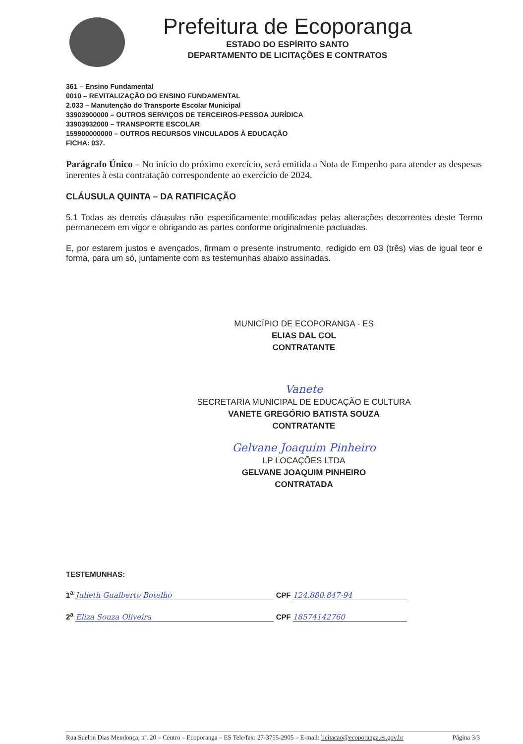Prefeitura de Ecoporanga
ESTADO DO ESPÍRITO SANTO
DEPARTAMENTO DE LICITAÇÕES E CONTRATOS
361 – Ensino Fundamental
0010 – REVITALIZAÇÃO DO ENSINO FUNDAMENTAL
2.033 – Manutenção do Transporte Escolar Municipal
33903900000 – OUTROS SERVIÇOS DE TERCEIROS-PESSOA JURÍDICA
33903932000 – TRANSPORTE ESCOLAR
159900000000 – OUTROS RECURSOS VINCULADOS À EDUCAÇÃO
FICHA: 037.
Parágrafo Único – No início do próximo exercício, será emitida a Nota de Empenho para atender as despesas inerentes à esta contratação correspondente ao exercício de 2024.
CLÁUSULA QUINTA – DA RATIFICAÇÃO
5.1 Todas as demais cláusulas não especificamente modificadas pelas alterações decorrentes deste Termo permanecem em vigor e obrigando as partes conforme originalmente pactuadas.
E, por estarem justos e avençados, firmam o presente instrumento, redigido em 03 (três) vias de igual teor e forma, para um só, juntamente com as testemunhas abaixo assinadas.
MUNICÍPIO DE ECOPORANGA - ES
ELIAS DAL COL
CONTRATANTE
Vanete
SECRETARIA MUNICIPAL DE EDUCAÇÃO E CULTURA
VANETE GREGÓRIO BATISTA SOUZA
CONTRATANTE
Gelvane Joaquim Pinheiro
LP LOCAÇÕES LTDA
GELVANE JOAQUIM PINHEIRO
CONTRATADA
TESTEMUNHAS:
1<sup>a</sup> Julieth Gualberto Botelho CPF 124.880.847-94
2<sup>a</sup> Eliza Souza Oliveira CPF 18574142760
Rua Suelon Dias Mendonça, nº. 20 – Centro – Ecoporanga – ES Tele/fax: 27-3755-2905 – E-mail: licitacao@ecoporanga.es.gov.br Página 3/3